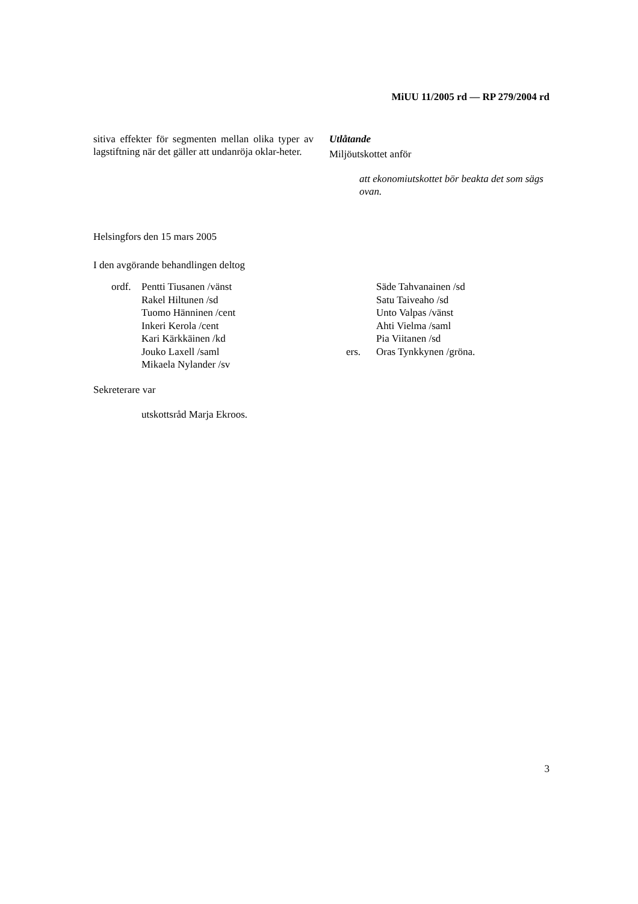MiUU 11/2005 rd — RP 279/2004 rd
sitiva effekter för segmenten mellan olika typer av lagstiftning när det gäller att undanröja oklar-heter.
Utlåtande
Miljöutskottet anför
att ekonomiutskottet bör beakta det som sägs ovan.
Helsingfors den 15 mars 2005
I den avgörande behandlingen deltog
| ordf. | Pentti Tiusanen /vänst Rakel Hiltunen /sd Tuomo Hänninen /cent Inkeri Kerola /cent Kari Kärkkäinen /kd Jouko Laxell /saml Mikaela Nylander /sv | ers. | Säde Tahvanainen /sd Satu Taiveaho /sd Unto Valpas /vänst Ahti Vielma /saml Pia Viitanen /sd Oras Tynkkynen /gröna. |
Sekreterare var
utskottsråd Marja Ekroos.
3